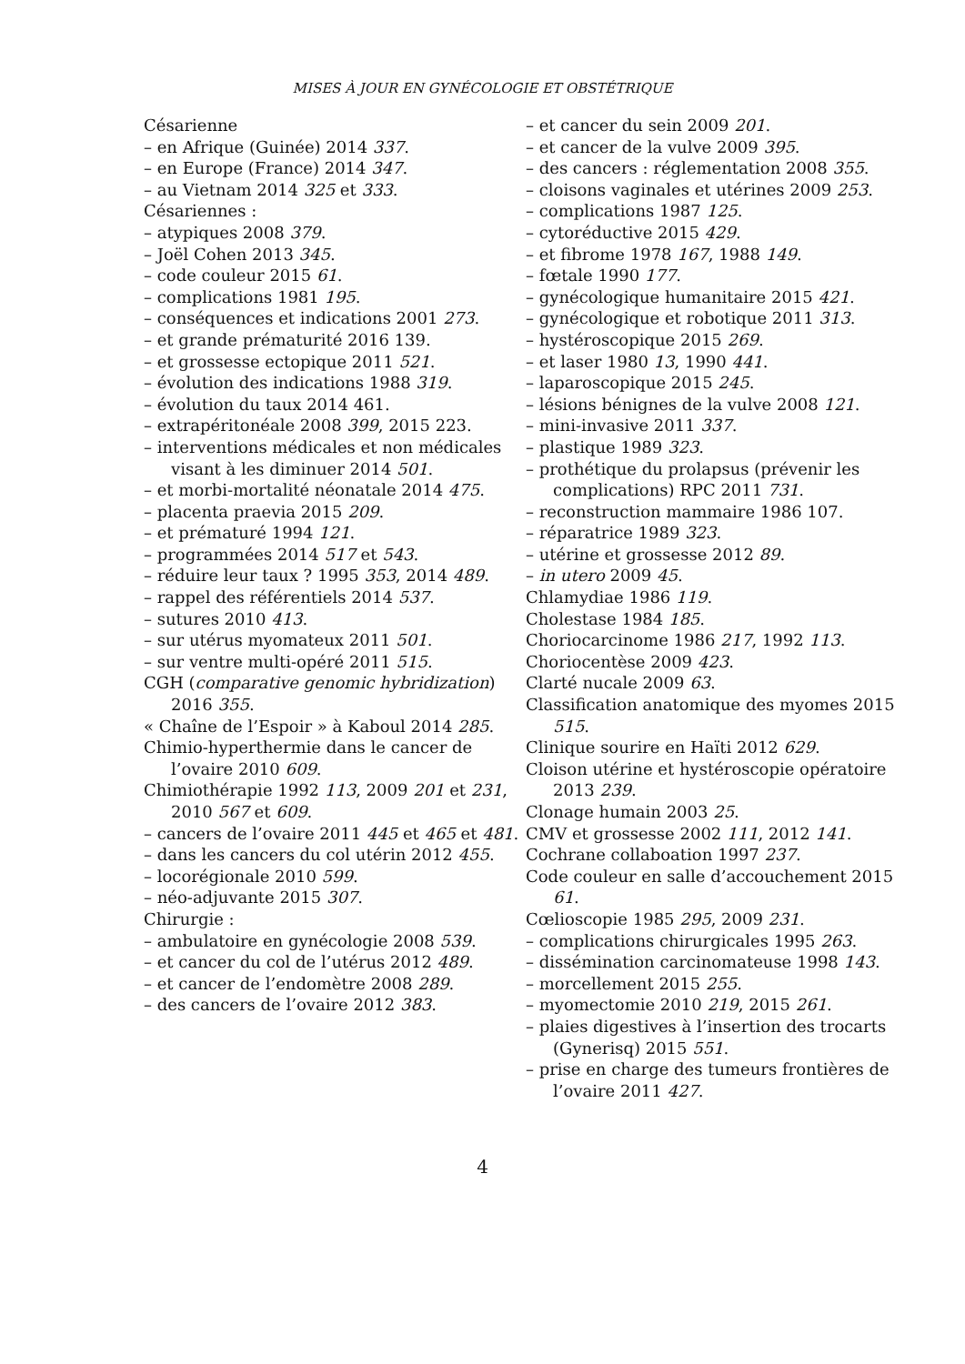MISES À JOUR EN GYNÉCOLOGIE ET OBSTÉTRIQUE
Césarienne
– en Afrique (Guinée) 2014 337.
– en Europe (France) 2014 347.
– au Vietnam 2014 325 et 333.
Césariennes :
– atypiques 2008 379.
– Joël Cohen 2013 345.
– code couleur 2015 61.
– complications 1981 195.
– conséquences et indications 2001 273.
– et grande prématurité 2016 139.
– et grossesse ectopique 2011 521.
– évolution des indications 1988 319.
– évolution du taux 2014 461.
– extrapéritonéale 2008 399, 2015 223.
– interventions médicales et non médicales visant à les diminuer 2014 501.
– et morbi-mortalité néonatale 2014 475.
– placenta praevia 2015 209.
– et prématuré 1994 121.
– programmées 2014 517 et 543.
– réduire leur taux ? 1995 353, 2014 489.
– rappel des référentiels 2014 537.
– sutures 2010 413.
– sur utérus myomateux 2011 501.
– sur ventre multi-opéré 2011 515.
CGH (comparative genomic hybridization) 2016 355.
« Chaîne de l’Espoir » à Kaboul 2014 285.
Chimio-hyperthermie dans le cancer de l’ovaire 2010 609.
Chimiothérapie 1992 113, 2009 201 et 231, 2010 567 et 609.
– cancers de l’ovaire 2011 445 et 465 et 481.
– dans les cancers du col utérin 2012 455.
– locorégionale 2010 599.
– néo-adjuvante 2015 307.
Chirurgie :
– ambulatoire en gynécologie 2008 539.
– et cancer du col de l’utérus 2012 489.
– et cancer de l’endomètre 2008 289.
– des cancers de l’ovaire 2012 383.
– et cancer du sein 2009 201.
– et cancer de la vulve 2009 395.
– des cancers : réglementation 2008 355.
– cloisons vaginales et utérines 2009 253.
– complications 1987 125.
– cytoréductive 2015 429.
– et fibrome 1978 167, 1988 149.
– fœtale 1990 177.
– gynécologique humanitaire 2015 421.
– gynécologique et robotique 2011 313.
– hystéroscopique 2015 269.
– et laser 1980 13, 1990 441.
– laparoscopique 2015 245.
– lésions bénignes de la vulve 2008 121.
– mini-invasive 2011 337.
– plastique 1989 323.
– prothétique du prolapsus (prévenir les complications) RPC 2011 731.
– reconstruction mammaire 1986 107.
– réparatrice 1989 323.
– utérine et grossesse 2012 89.
– in utero 2009 45.
Chlamydiae 1986 119.
Cholestase 1984 185.
Choriocarcinome 1986 217, 1992 113.
Choriocentèse 2009 423.
Clarté nucale 2009 63.
Classification anatomique des myomes 2015 515.
Clinique sourire en Haïti 2012 629.
Cloison utérine et hystéroscopie opératoire 2013 239.
Clonage humain 2003 25.
CMV et grossesse 2002 111, 2012 141.
Cochrane collaboation 1997 237.
Code couleur en salle d’accouchement 2015 61.
Cœlioscopie 1985 295, 2009 231.
– complications chirurgicales 1995 263.
– dissémination carcinomateuse 1998 143.
– morcellement 2015 255.
– myomectomie 2010 219, 2015 261.
– plaies digestives à l’insertion des trocarts (Gynerisq) 2015 551.
– prise en charge des tumeurs frontières de l’ovaire 2011 427.
4